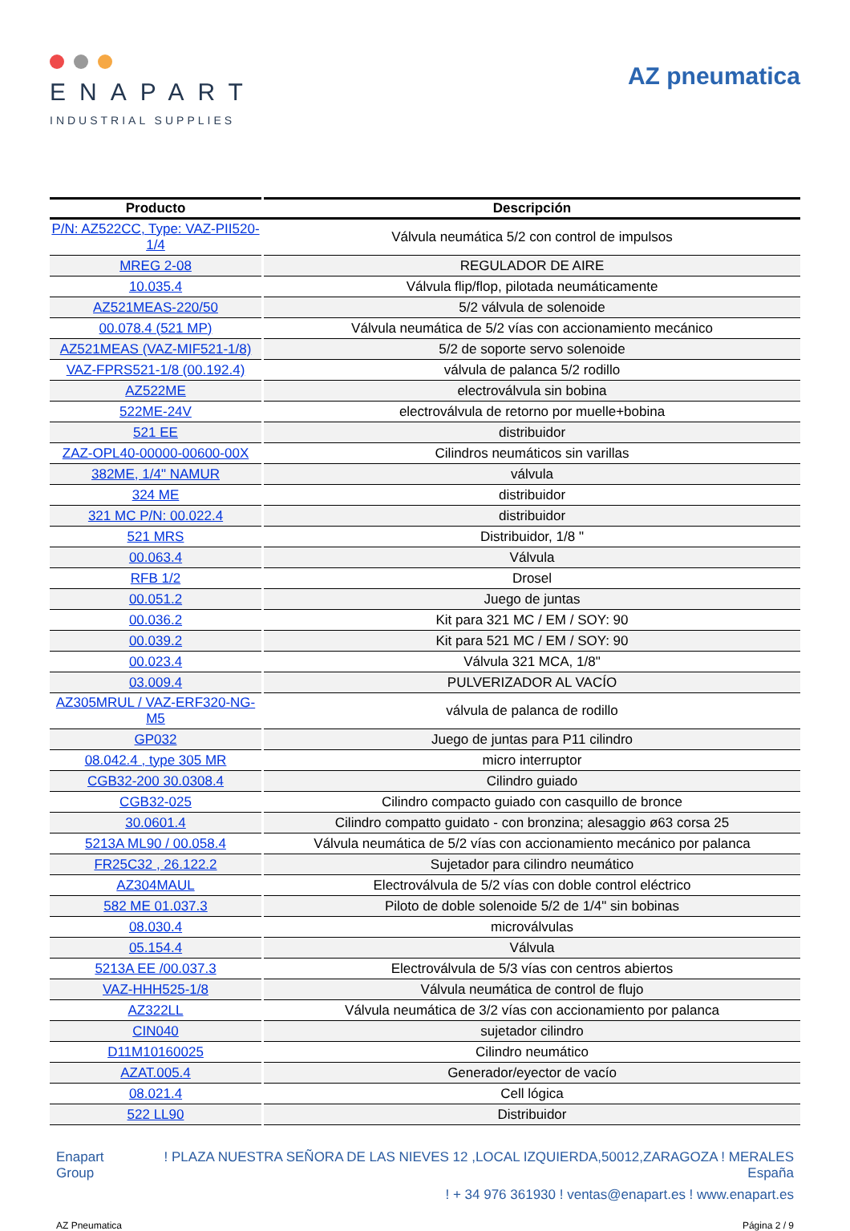ENAPART
INDUSTRIAL SUPPLIES
AZ pneumatica
| Producto | Descripción |
| --- | --- |
| P/N: AZ522CC, Type: VAZ-PII520-1/4 | Válvula neumática 5/2 con control de impulsos |
| MREG 2-08 | REGULADOR DE AIRE |
| 10.035.4 | Válvula flip/flop, pilotada neumáticamente |
| AZ521MEAS-220/50 | 5/2 válvula de solenoide |
| 00.078.4 (521 MP) | Válvula neumática de 5/2 vías con accionamiento mecánico |
| AZ521MEAS (VAZ-MIF521-1/8) | 5/2 de soporte servo solenoide |
| VAZ-FPRS521-1/8 (00.192.4) | válvula de palanca 5/2 rodillo |
| AZ522ME | electroválvula sin bobina |
| 522ME-24V | electroválvula de retorno por muelle+bobina |
| 521 EE | distribuidor |
| ZAZ-OPL40-00000-00600-00X | Cilindros neumáticos sin varillas |
| 382ME, 1/4" NAMUR | válvula |
| 324 ME | distribuidor |
| 321 MC P/N: 00.022.4 | distribuidor |
| 521 MRS | Distribuidor, 1/8 " |
| 00.063.4 | Válvula |
| RFB 1/2 | Drosel |
| 00.051.2 | Juego de juntas |
| 00.036.2 | Kit para 321 MC / EM / SOY: 90 |
| 00.039.2 | Kit para 521 MC / EM / SOY: 90 |
| 00.023.4 | Válvula 321 MCA, 1/8" |
| 03.009.4 | PULVERIZADOR AL VACÍO |
| AZ305MRUL / VAZ-ERF320-NG-M5 | válvula de palanca de rodillo |
| GP032 | Juego de juntas para P11 cilindro |
| 08.042.4 , type 305 MR | micro interruptor |
| CGB32-200 30.0308.4 | Cilindro guiado |
| CGB32-025 | Cilindro compacto guiado con casquillo de bronce |
| 30.0601.4 | Cilindro compatto guidato - con bronzina; alesaggio ø63 corsa 25 |
| 5213A ML90 / 00.058.4 | Válvula neumática de 5/2 vías con accionamiento mecánico por palanca |
| FR25C32 , 26.122.2 | Sujetador para cilindro neumático |
| AZ304MAUL | Electroválvula de 5/2 vías con doble control eléctrico |
| 582 ME 01.037.3 | Piloto de doble solenoide 5/2 de 1/4" sin bobinas |
| 08.030.4 | microválvulas |
| 05.154.4 | Válvula |
| 5213A EE /00.037.3 | Electroválvula de 5/3 vías con centros abiertos |
| VAZ-HHH525-1/8 | Válvula neumática de control de flujo |
| AZ322LL | Válvula neumática de 3/2 vías con accionamiento por palanca |
| CIN040 | sujetador cilindro |
| D11M10160025 | Cilindro neumático |
| AZAT.005.4 | Generador/eyector de vacío |
| 08.021.4 | Cell lógica |
| 522 LL90 | Distribuidor |
Enapart
Group
! PLAZA NUESTRA SEÑORA DE LAS NIEVES 12 ,LOCAL IZQUIERDA,50012,ZARAGOZA ! MERALES
España
! + 34 976 361930 ! ventas@enapart.es ! www.enapart.es
AZ Pneumatica Página 2 / 9